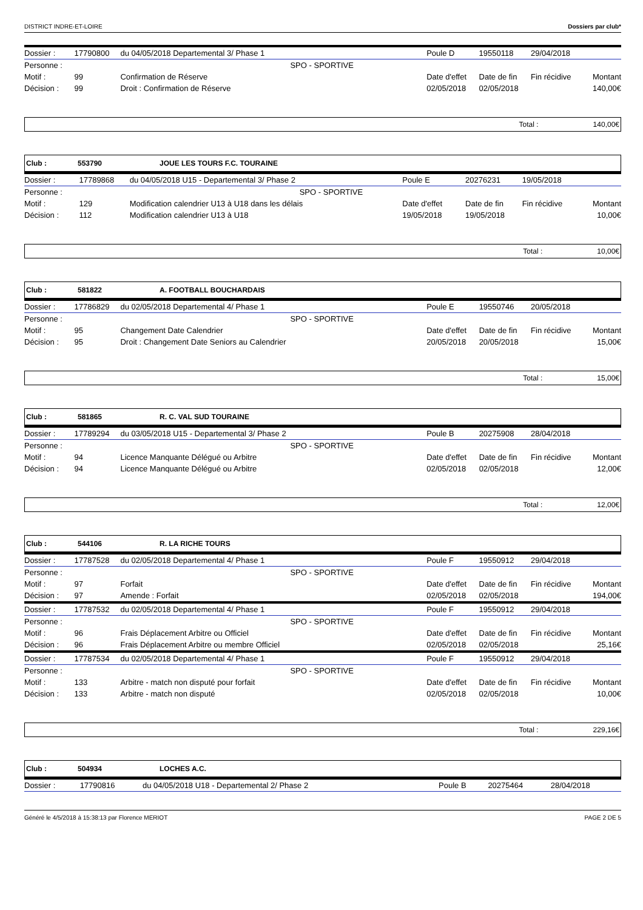DISTRICT INDRE-ET-LOIRE Dossiers par club*
| Dossier : | 17790800 | du 04/05/2018 Departemental 3/ Phase 1 | | Poule D | 19550118 | 29/04/2018 | |
| Personne : | | SPO - SPORTIVE | | | | | |
| Motif : | 99 | Confirmation de Réserve | | Date d'effet | Date de fin | Fin récidive | Montant |
| Décision : | 99 | Droit : Confirmation de Réserve | | 02/05/2018 | 02/05/2018 | | 140,00€ |
Total : 140,00€
Club : 553790 JOUE LES TOURS F.C. TOURAINE
| Dossier : | 17789868 | du 04/05/2018 U15 - Departemental 3/ Phase 2 | Poule E | 20276231 | 19/05/2018 | |
| Personne : | | SPO - SPORTIVE | | | | |
| Motif : | 129 | Modification calendrier U13 à U18 dans les délais | Date d'effet | Date de fin | Fin récidive | Montant |
| Décision : | 112 | Modification calendrier U13 à U18 | 19/05/2018 | 19/05/2018 | | 10,00€ |
Total : 10,00€
Club : 581822 A. FOOTBALL BOUCHARDAIS
| Dossier : | 17786829 | du 02/05/2018 Departemental 4/ Phase 1 | Poule E | 19550746 | 20/05/2018 | |
| Personne : | | SPO - SPORTIVE | | | | |
| Motif : | 95 | Changement Date Calendrier | Date d'effet | Date de fin | Fin récidive | Montant |
| Décision : | 95 | Droit : Changement Date Seniors au Calendrier | 20/05/2018 | 20/05/2018 | | 15,00€ |
Total : 15,00€
Club : 581865 R. C. VAL SUD TOURAINE
| Dossier : | 17789294 | du 03/05/2018 U15 - Departemental 3/ Phase 2 | Poule B | 20275908 | 28/04/2018 | |
| Personne : | | SPO - SPORTIVE | | | | |
| Motif : | 94 | Licence Manquante Délégué ou Arbitre | Date d'effet | Date de fin | Fin récidive | Montant |
| Décision : | 94 | Licence Manquante Délégué ou Arbitre | 02/05/2018 | 02/05/2018 | | 12,00€ |
Total : 12,00€
Club : 544106 R. LA RICHE TOURS
| Dossier : | 17787528 | du 02/05/2018 Departemental 4/ Phase 1 | Poule F | 19550912 | 29/04/2018 | |
| Personne : | | SPO - SPORTIVE | | | | |
| Motif : | 97 | Forfait | Date d'effet | Date de fin | Fin récidive | Montant |
| Décision : | 97 | Amende : Forfait | 02/05/2018 | 02/05/2018 | | 194,00€ |
| Dossier : | 17787532 | du 02/05/2018 Departemental 4/ Phase 1 | Poule F | 19550912 | 29/04/2018 | |
| Personne : | | SPO - SPORTIVE | | | | |
| Motif : | 96 | Frais Déplacement Arbitre ou Officiel | Date d'effet | Date de fin | Fin récidive | Montant |
| Décision : | 96 | Frais Déplacement Arbitre ou membre Officiel | 02/05/2018 | 02/05/2018 | | 25,16€ |
| Dossier : | 17787534 | du 02/05/2018 Departemental 4/ Phase 1 | Poule F | 19550912 | 29/04/2018 | |
| Personne : | | SPO - SPORTIVE | | | | |
| Motif : | 133 | Arbitre - match non disputé pour forfait | Date d'effet | Date de fin | Fin récidive | Montant |
| Décision : | 133 | Arbitre - match non disputé | 02/05/2018 | 02/05/2018 | | 10,00€ |
Total : 229,16€
Club : 504934 LOCHES A.C.
| Dossier : | 17790816 | du 04/05/2018 U18 - Departemental 2/ Phase 2 | Poule B | 20275464 | 28/04/2018 |
Généré le 4/5/2018 à 15:38:13 par Florence MERIOT PAGE 2 DE 5